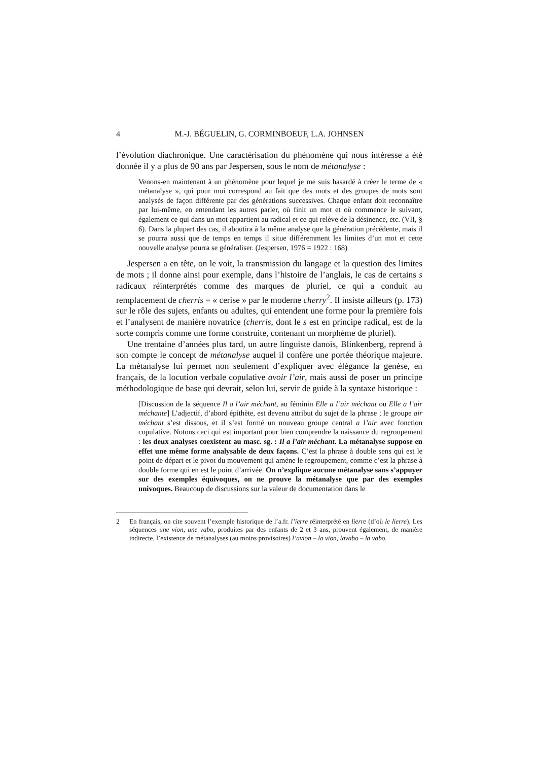4 M.-J. BÉGUELIN, G. CORMINBOEUF, L.A. JOHNSEN
l’évolution diachronique. Une caractérisation du phénomène qui nous intéresse a été donnée il y a plus de 90 ans par Jespersen, sous le nom de métanalyse :
Venons-en maintenant à un phénomène pour lequel je me suis hasardé à créer le terme de « métanalyse », qui pour moi correspond au fait que des mots et des groupes de mots sont analysés de façon différente par des générations successives. Chaque enfant doit reconnaître par lui-même, en entendant les autres parler, où finit un mot et où commence le suivant, également ce qui dans un mot appartient au radical et ce qui relève de la désinence, etc. (VII, § 6). Dans la plupart des cas, il aboutira à la même analyse que la génération précédente, mais il se pourra aussi que de temps en temps il situe différemment les limites d’un mot et cette nouvelle analyse pourra se généraliser. (Jespersen, 1976 = 1922 : 168)
Jespersen a en tête, on le voit, la transmission du langage et la question des limites de mots ; il donne ainsi pour exemple, dans l’histoire de l’anglais, le cas de certains s radicaux réinterprétés comme des marques de pluriel, ce qui a conduit au remplacement de cherris = « cerise » par le moderne cherry<sup>2</sup>. Il insiste ailleurs (p. 173) sur le rôle des sujets, enfants ou adultes, qui entendent une forme pour la première fois et l’analysent de manière novatrice (cherris, dont le s est en principe radical, est de la sorte compris comme une forme construite, contenant un morphème de pluriel).
Une trentaine d’années plus tard, un autre linguiste danois, Blinkenberg, reprend à son compte le concept de métanalyse auquel il confère une portée théorique majeure. La métanalyse lui permet non seulement d’expliquer avec élégance la genèse, en français, de la locution verbale copulative avoir l’air, mais aussi de poser un principe méthodologique de base qui devrait, selon lui, servir de guide à la syntaxe historique :
[Discussion de la séquence Il a l’air méchant, au féminin Elle a l’air méchant ou Elle a l’air méchante] L’adjectif, d’abord épithète, est devenu attribut du sujet de la phrase ; le groupe air méchant s’est dissous, et il s’est formé un nouveau groupe central a l’air avec fonction copulative. Notons ceci qui est important pour bien comprendre la naissance du regroupement : les deux analyses coexistent au masc. sg. : Il a l’air méchant. La métanalyse suppose en effet une même forme analysable de deux façons. C’est la phrase à double sens qui est le point de départ et le pivot du mouvement qui amène le regroupement, comme c’est la phrase à double forme qui en est le point d’arrivée. On n’explique aucune métanalyse sans s’appuyer sur des exemples équivoques, on ne prouve la métanalyse que par des exemples univoques. Beaucoup de discussions sur la valeur de documentation dans le
2 En français, on cite souvent l’exemple historique de l’a.fr. l’ierre réinterprété en lierre (d’où le lierre). Les séquences une vion, une vabo, produites par des enfants de 2 et 3 ans, prouvent également, de manière indirecte, l’existence de métanalyses (au moins provisoires) l’avion – la vion, lavabo – la vabo.